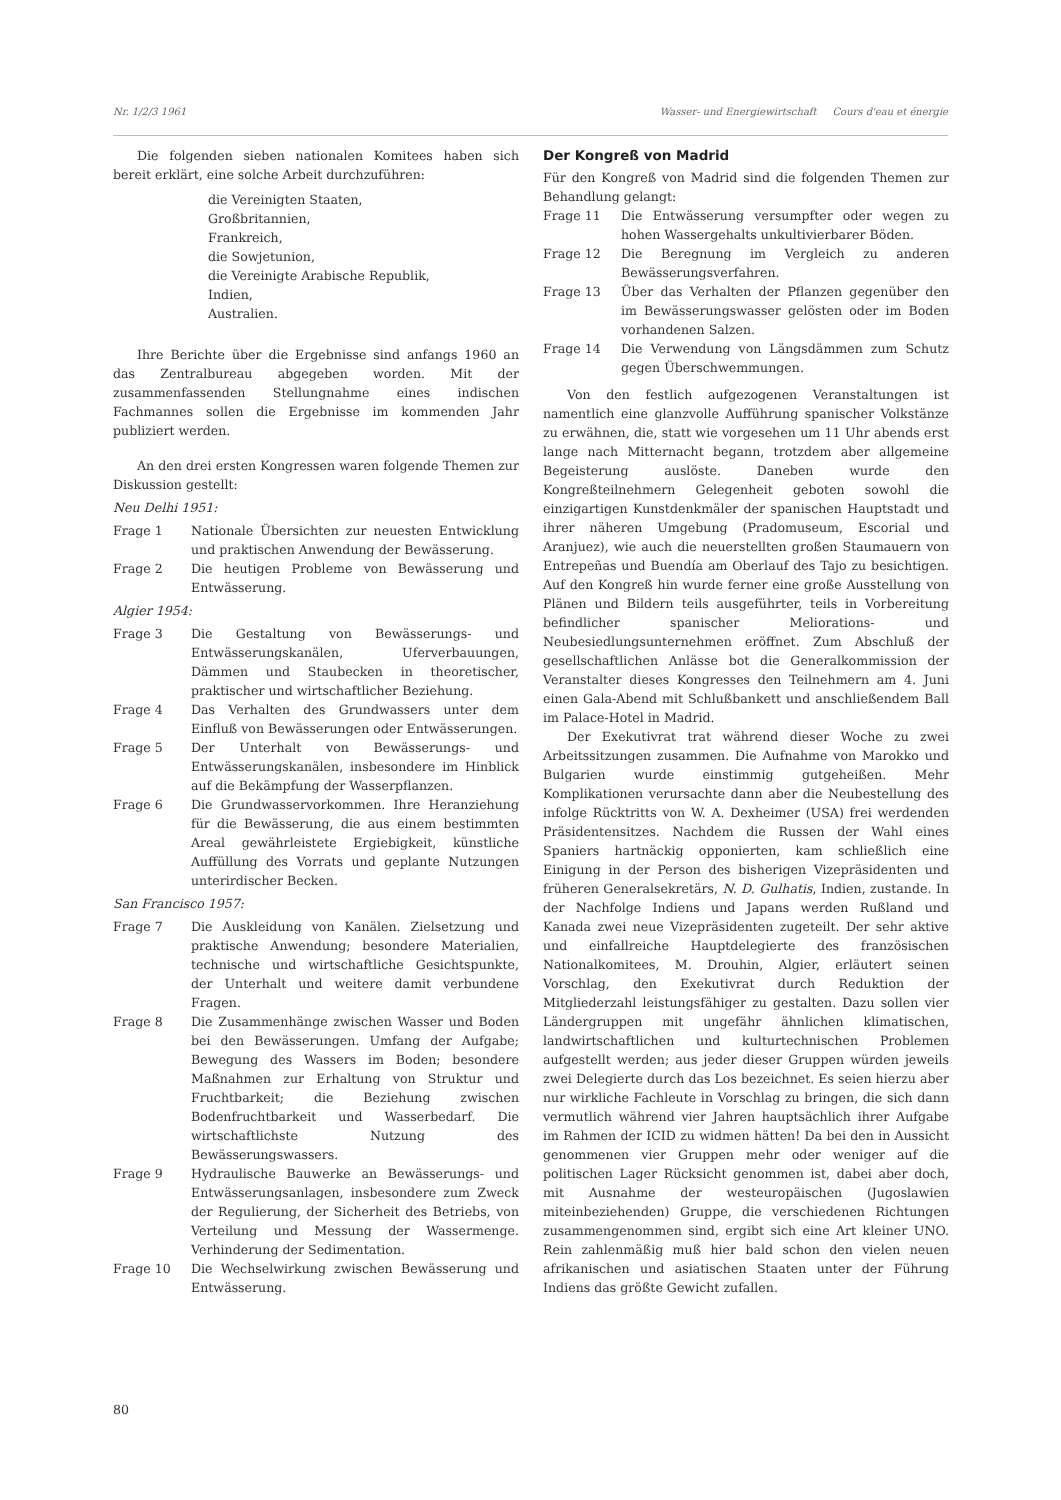Nr. 1/2/3 1961 Wasser- und Energiewirtschaft Cours d'eau et énergie
Die folgenden sieben nationalen Komitees haben sich bereit erklärt, eine solche Arbeit durchzuführen:
die Vereinigten Staaten,
Großbritannien,
Frankreich,
die Sowjetunion,
die Vereinigte Arabische Republik,
Indien,
Australien.
Ihre Berichte über die Ergebnisse sind anfangs 1960 an das Zentralbureau abgegeben worden. Mit der zusammenfassenden Stellungnahme eines indischen Fachmannes sollen die Ergebnisse im kommenden Jahr publiziert werden.
An den drei ersten Kongressen waren folgende Themen zur Diskussion gestellt:
Neu Delhi 1951:
Frage 1 Nationale Übersichten zur neuesten Entwicklung und praktischen Anwendung der Bewässerung.
Frage 2 Die heutigen Probleme von Bewässerung und Entwässerung.
Algier 1954:
Frage 3 Die Gestaltung von Bewässerungs- und Entwässerungskanälen, Uferverbauungen, Dämmen und Staubecken in theoretischer, praktischer und wirtschaftlicher Beziehung.
Frage 4 Das Verhalten des Grundwassers unter dem Einfluß von Bewässerungen oder Entwässerungen.
Frage 5 Der Unterhalt von Bewässerungs- und Entwässerungskanälen, insbesondere im Hinblick auf die Bekämpfung der Wasserpflanzen.
Frage 6 Die Grundwasservorkommen. Ihre Heranziehung für die Bewässerung, die aus einem bestimmten Areal gewährleistete Ergiebigkeit, künstliche Auffüllung des Vorrats und geplante Nutzungen unterirdischer Becken.
San Francisco 1957:
Frage 7 Die Auskleidung von Kanälen. Zielsetzung und praktische Anwendung; besondere Materialien, technische und wirtschaftliche Gesichtspunkte, der Unterhalt und weitere damit verbundene Fragen.
Frage 8 Die Zusammenhänge zwischen Wasser und Boden bei den Bewässerungen. Umfang der Aufgabe; Bewegung des Wassers im Boden; besondere Maßnahmen zur Erhaltung von Struktur und Fruchtbarkeit; die Beziehung zwischen Bodenfruchtbarkeit und Wasserbedarf. Die wirtschaftlichste Nutzung des Bewässerungswassers.
Frage 9 Hydraulische Bauwerke an Bewässerungs- und Entwässerungsanlagen, insbesondere zum Zweck der Regulierung, der Sicherheit des Betriebs, von Verteilung und Messung der Wassermenge. Verhinderung der Sedimentation.
Frage 10 Die Wechselwirkung zwischen Bewässerung und Entwässerung.
Der Kongreß von Madrid
Für den Kongreß von Madrid sind die folgenden Themen zur Behandlung gelangt:
Frage 11 Die Entwässerung versumpfter oder wegen zu hohen Wassergehalts unkultivierbarer Böden.
Frage 12 Die Beregnung im Vergleich zu anderen Bewässerungsverfahren.
Frage 13 Über das Verhalten der Pflanzen gegenüber den im Bewässerungswasser gelösten oder im Boden vorhandenen Salzen.
Frage 14 Die Verwendung von Längsdämmen zum Schutz gegen Überschwemmungen.
Von den festlich aufgezogenen Veranstaltungen ist namentlich eine glanzvolle Aufführung spanischer Volkstänze zu erwähnen, die, statt wie vorgesehen um 11 Uhr abends erst lange nach Mitternacht begann, trotzdem aber allgemeine Begeisterung auslöste. Daneben wurde den Kongreßteilnehmern Gelegenheit geboten sowohl die einzigartigen Kunstdenkmäler der spanischen Hauptstadt und ihrer näheren Umgebung (Pradomuseum, Escorial und Aranjuez), wie auch die neuerstellten großen Staumauern von Entrepeñas und Buendía am Oberlauf des Tajo zu besichtigen. Auf den Kongreß hin wurde ferner eine große Ausstellung von Plänen und Bildern teils ausgeführter, teils in Vorbereitung befindlicher spanischer Meliorations- und Neubesiedlungsunternehmen eröffnet. Zum Abschluß der gesellschaftlichen Anlässe bot die Generalkommission der Veranstalter dieses Kongresses den Teilnehmern am 4. Juni einen Gala-Abend mit Schlußbankett und anschließendem Ball im Palace-Hotel in Madrid.
Der Exekutivrat trat während dieser Woche zu zwei Arbeitssitzungen zusammen. Die Aufnahme von Marokko und Bulgarien wurde einstimmig gutgeheißen. Mehr Komplikationen verursachte dann aber die Neubestellung des infolge Rücktritts von W. A. Dexheimer (USA) frei werdenden Präsidentensitzes. Nachdem die Russen der Wahl eines Spaniers hartnäckig opponierten, kam schließlich eine Einigung in der Person des bisherigen Vizepräsidenten und früheren Generalsekretärs, N. D. Gulhatis, Indien, zustande. In der Nachfolge Indiens und Japans werden Rußland und Kanada zwei neue Vizepräsidenten zugeteilt. Der sehr aktive und einfallreiche Hauptdelegierte des französischen Nationalkomitees, M. Drouhin, Algier, erläutert seinen Vorschlag, den Exekutivrat durch Reduktion der Mitgliederzahl leistungsfähiger zu gestalten. Dazu sollen vier Ländergruppen mit ungefähr ähnlichen klimatischen, landwirtschaftlichen und kulturtechnischen Problemen aufgestellt werden; aus jeder dieser Gruppen würden jeweils zwei Delegierte durch das Los bezeichnet. Es seien hierzu aber nur wirkliche Fachleute in Vorschlag zu bringen, die sich dann vermutlich während vier Jahren hauptsächlich ihrer Aufgabe im Rahmen der ICID zu widmen hätten! Da bei den in Aussicht genommenen vier Gruppen mehr oder weniger auf die politischen Lager Rücksicht genommen ist, dabei aber doch, mit Ausnahme der westeuropäischen (Jugoslawien miteinbeziehenden) Gruppe, die verschiedenen Richtungen zusammengenommen sind, ergibt sich eine Art kleiner UNO. Rein zahlenmäßig muß hier bald schon den vielen neuen afrikanischen und asiatischen Staaten unter der Führung Indiens das größte Gewicht zufallen.
80